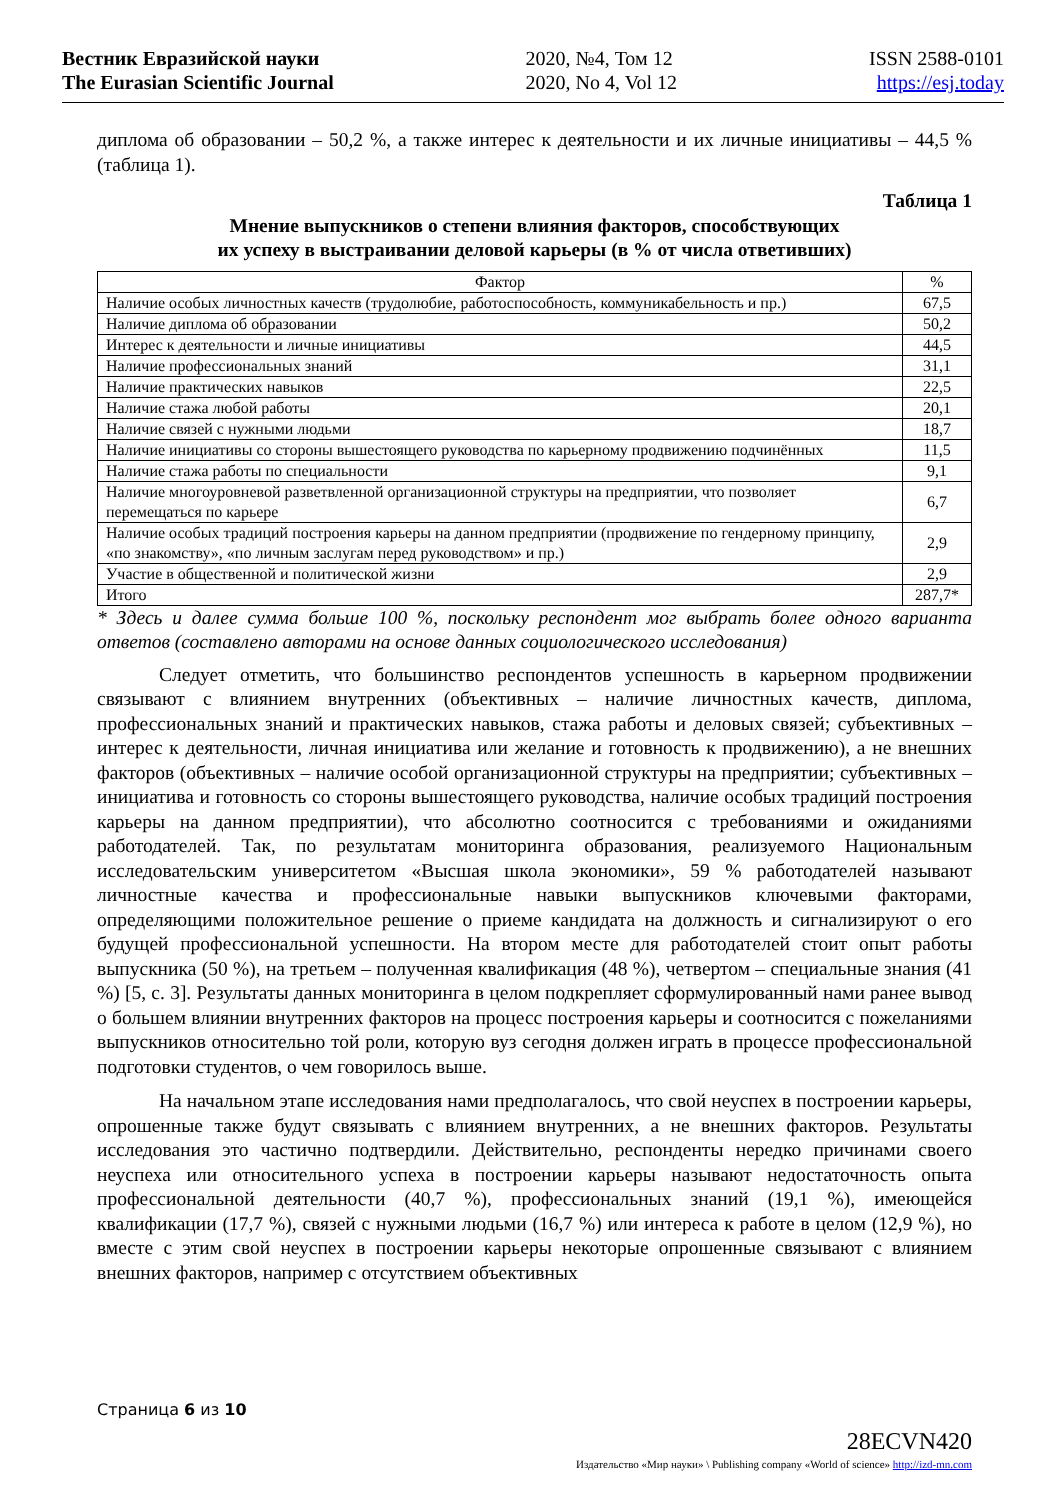Вестник Евразийской науки
The Eurasian Scientific Journal
2020, №4, Том 12
2020, No 4, Vol 12
ISSN 2588-0101
https://esj.today
диплома об образовании – 50,2 %, а также интерес к деятельности и их личные инициативы – 44,5 % (таблица 1).
Таблица 1
Мнение выпускников о степени влияния факторов, способствующих
их успеху в выстраивании деловой карьеры (в % от числа ответивших)
| Фактор | % |
| --- | --- |
| Наличие особых личностных качеств (трудолюбие, работоспособность, коммуникабельность и пр.) | 67,5 |
| Наличие диплома об образовании | 50,2 |
| Интерес к деятельности и личные инициативы | 44,5 |
| Наличие профессиональных знаний | 31,1 |
| Наличие практических навыков | 22,5 |
| Наличие стажа любой работы | 20,1 |
| Наличие связей с нужными людьми | 18,7 |
| Наличие инициативы со стороны вышестоящего руководства по карьерному продвижению подчинённых | 11,5 |
| Наличие стажа работы по специальности | 9,1 |
| Наличие многоуровневой разветвленной организационной структуры на предприятии, что позволяет перемещаться по карьере | 6,7 |
| Наличие особых традиций построения карьеры на данном предприятии (продвижение по гендерному принципу, «по знакомству», «по личным заслугам перед руководством» и пр.) | 2,9 |
| Участие в общественной и политической жизни | 2,9 |
| Итого | 287,7* |
* Здесь и далее сумма больше 100 %, поскольку респондент мог выбрать более одного варианта ответов (составлено авторами на основе данных социологического исследования)
Следует отметить, что большинство респондентов успешность в карьерном продвижении связывают с влиянием внутренних (объективных – наличие личностных качеств, диплома, профессиональных знаний и практических навыков, стажа работы и деловых связей; субъективных – интерес к деятельности, личная инициатива или желание и готовность к продвижению), а не внешних факторов (объективных – наличие особой организационной структуры на предприятии; субъективных – инициатива и готовность со стороны вышестоящего руководства, наличие особых традиций построения карьеры на данном предприятии), что абсолютно соотносится с требованиями и ожиданиями работодателей. Так, по результатам мониторинга образования, реализуемого Национальным исследовательским университетом «Высшая школа экономики», 59 % работодателей называют личностные качества и профессиональные навыки выпускников ключевыми факторами, определяющими положительное решение о приеме кандидата на должность и сигнализируют о его будущей профессиональной успешности. На втором месте для работодателей стоит опыт работы выпускника (50 %), на третьем – полученная квалификация (48 %), четвертом – специальные знания (41 %) [5, с. 3]. Результаты данных мониторинга в целом подкрепляет сформулированный нами ранее вывод о большем влиянии внутренних факторов на процесс построения карьеры и соотносится с пожеланиями выпускников относительно той роли, которую вуз сегодня должен играть в процессе профессиональной подготовки студентов, о чем говорилось выше.
На начальном этапе исследования нами предполагалось, что свой неуспех в построении карьеры, опрошенные также будут связывать с влиянием внутренних, а не внешних факторов. Результаты исследования это частично подтвердили. Действительно, респонденты нередко причинами своего неуспеха или относительного успеха в построении карьеры называют недостаточность опыта профессиональной деятельности (40,7 %), профессиональных знаний (19,1 %), имеющейся квалификации (17,7 %), связей с нужными людьми (16,7 %) или интереса к работе в целом (12,9 %), но вместе с этим свой неуспех в построении карьеры некоторые опрошенные связывают с влиянием внешних факторов, например с отсутствием объективных
Страница 6 из 10
28ECVN420
Издательство «Мир науки» \ Publishing company «World of science» http://izd-mn.com